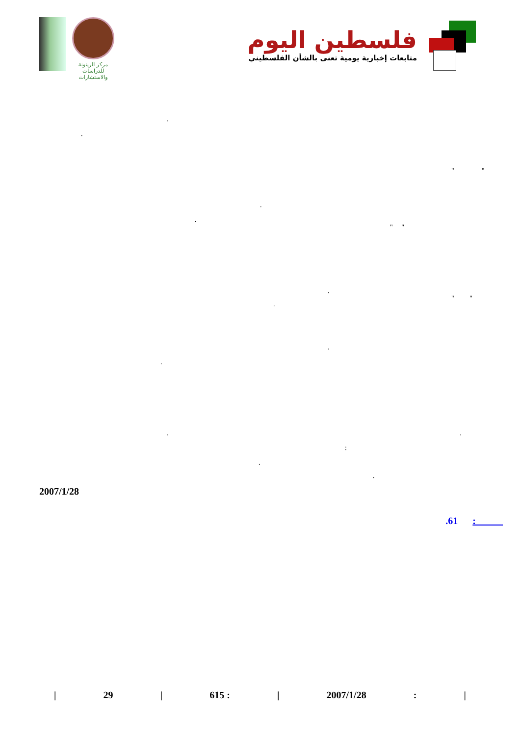مركز الزيتونة
للدراسات والاستشارات
فلسطين اليوم
متابعات إخبارية يومية تعنى بالشأن الفلسطيني
.
.
" "
.
.
" "
.
" "
.
.
.
. .
:
.
.
2007/1/28
.61 :
| 29 | 615 : | 2007/1/28: |